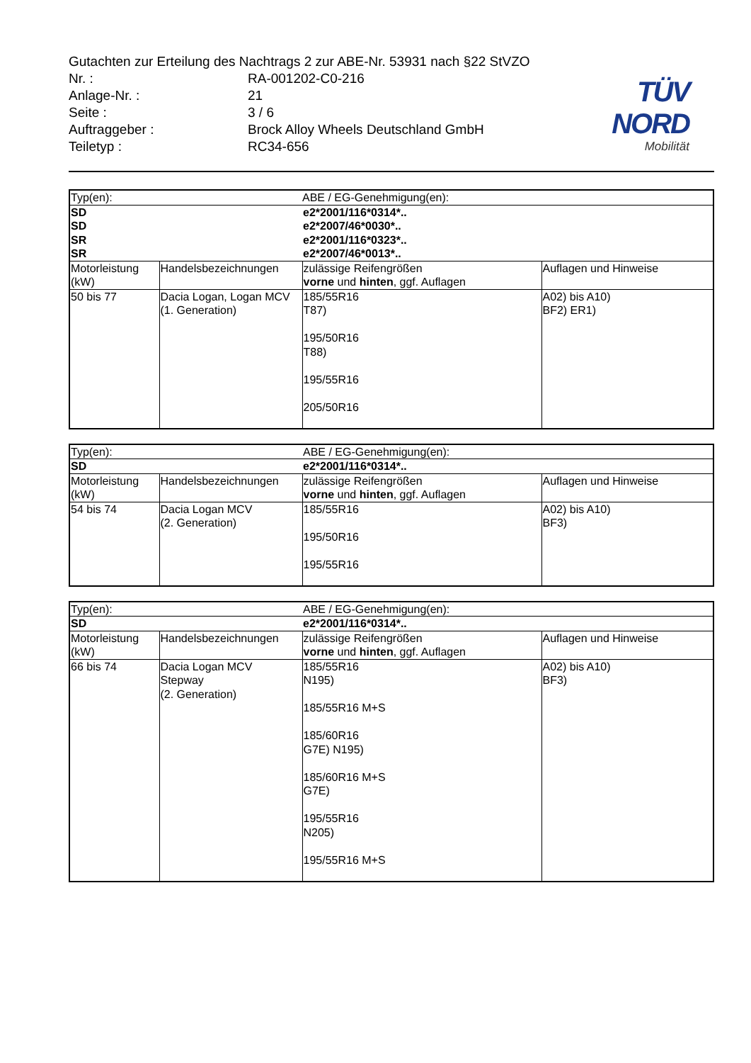TÜV NORD
Mobilität
Gutachten zur Erteilung des Nachtrags 2 zur ABE-Nr. 53931 nach §22 StVZO
Nr. : RA-001202-C0-216
Anlage-Nr. : 21
Seite : 3 / 6
Auftraggeber : Brock Alloy Wheels Deutschland GmbH
Teiletyp : RC34-656
| Typ(en): | | ABE / EG-Genehmigung(en): | |
| SD SD SR SR | | e2*2001/116*0314*.. e2*2007/46*0030*.. e2*2001/116*0323*.. e2*2007/46*0013*.. | |
| Motorleistung (kW) | Handelsbezeichnungen | zulässige Reifengrößen vorne und hinten , ggf. Auflagen | Auflagen und Hinweise |
| 50 bis 77 | Dacia Logan, Logan MCV (1. Generation) | 185/55R16 T87) 195/50R16 T88) 195/55R16 205/50R16 | A02) bis A10) BF2) ER1) |
| Typ(en): | | ABE / EG-Genehmigung(en): | |
| SD | | e2*2001/116*0314*.. | |
| Motorleistung (kW) | Handelsbezeichnungen | zulässige Reifengrößen vorne und hinten , ggf. Auflagen | Auflagen und Hinweise |
| 54 bis 74 | Dacia Logan MCV (2. Generation) | 185/55R16 195/50R16 195/55R16 | A02) bis A10) BF3) |
| Typ(en): | | ABE / EG-Genehmigung(en): | |
| SD | | e2*2001/116*0314*.. | |
| Motorleistung (kW) | Handelsbezeichnungen | zulässige Reifengrößen vorne und hinten , ggf. Auflagen | Auflagen und Hinweise |
| 66 bis 74 | Dacia Logan MCV Stepway (2. Generation) | 185/55R16 N195) 185/55R16 M+S 185/60R16 G7E) N195) 185/60R16 M+S G7E) 195/55R16 N205) 195/55R16 M+S | A02) bis A10) BF3) |